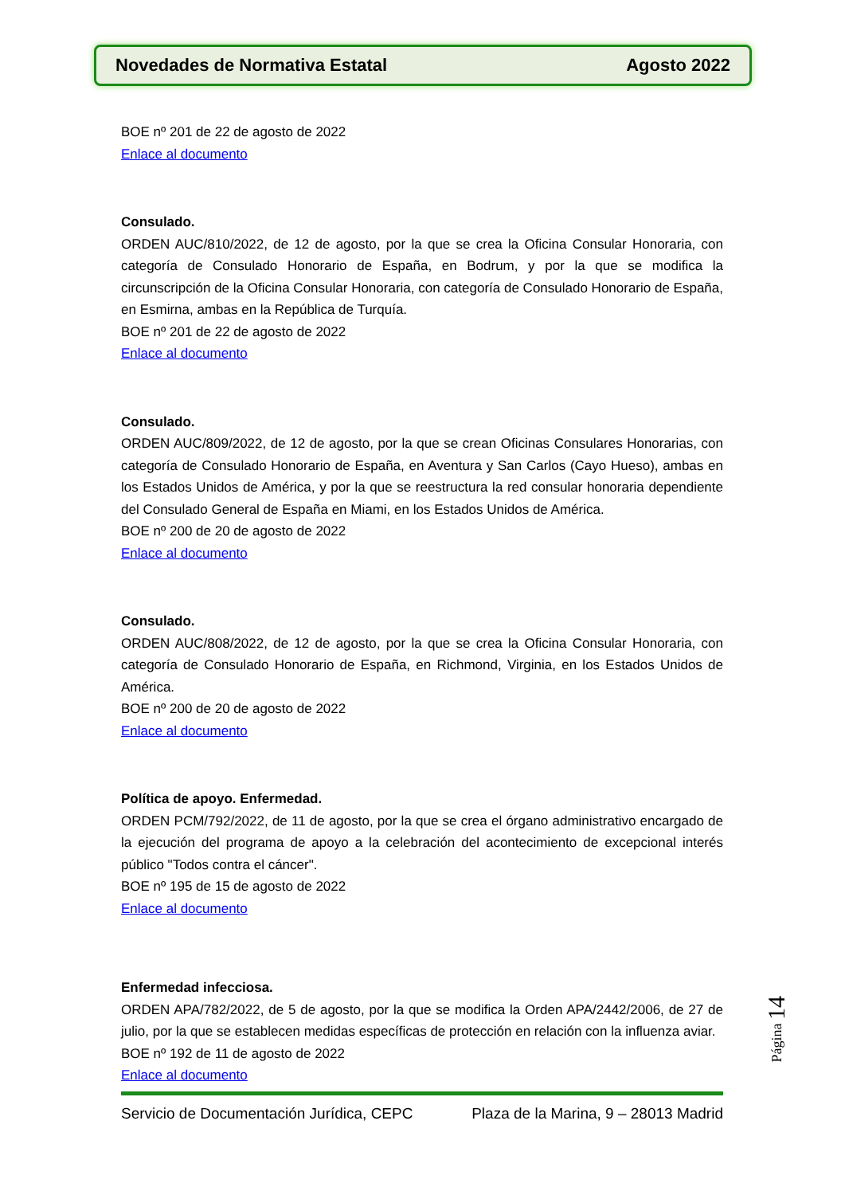Novedades de Normativa Estatal Agosto 2022
BOE nº 201 de 22 de agosto de 2022
Enlace al documento
Consulado.
ORDEN AUC/810/2022, de 12 de agosto, por la que se crea la Oficina Consular Honoraria, con categoría de Consulado Honorario de España, en Bodrum, y por la que se modifica la circunscripción de la Oficina Consular Honoraria, con categoría de Consulado Honorario de España, en Esmirna, ambas en la República de Turquía.
BOE nº 201 de 22 de agosto de 2022
Enlace al documento
Consulado.
ORDEN AUC/809/2022, de 12 de agosto, por la que se crean Oficinas Consulares Honorarias, con categoría de Consulado Honorario de España, en Aventura y San Carlos (Cayo Hueso), ambas en los Estados Unidos de América, y por la que se reestructura la red consular honoraria dependiente del Consulado General de España en Miami, en los Estados Unidos de América.
BOE nº 200 de 20 de agosto de 2022
Enlace al documento
Consulado.
ORDEN AUC/808/2022, de 12 de agosto, por la que se crea la Oficina Consular Honoraria, con categoría de Consulado Honorario de España, en Richmond, Virginia, en los Estados Unidos de América.
BOE nº 200 de 20 de agosto de 2022
Enlace al documento
Política de apoyo. Enfermedad.
ORDEN PCM/792/2022, de 11 de agosto, por la que se crea el órgano administrativo encargado de la ejecución del programa de apoyo a la celebración del acontecimiento de excepcional interés público "Todos contra el cáncer".
BOE nº 195 de 15 de agosto de 2022
Enlace al documento
Enfermedad infecciosa.
ORDEN APA/782/2022, de 5 de agosto, por la que se modifica la Orden APA/2442/2006, de 27 de julio, por la que se establecen medidas específicas de protección en relación con la influenza aviar.
BOE nº 192 de 11 de agosto de 2022
Enlace al documento
Página 14
Servicio de Documentación Jurídica, CEPC Plaza de la Marina, 9 – 28013 Madrid